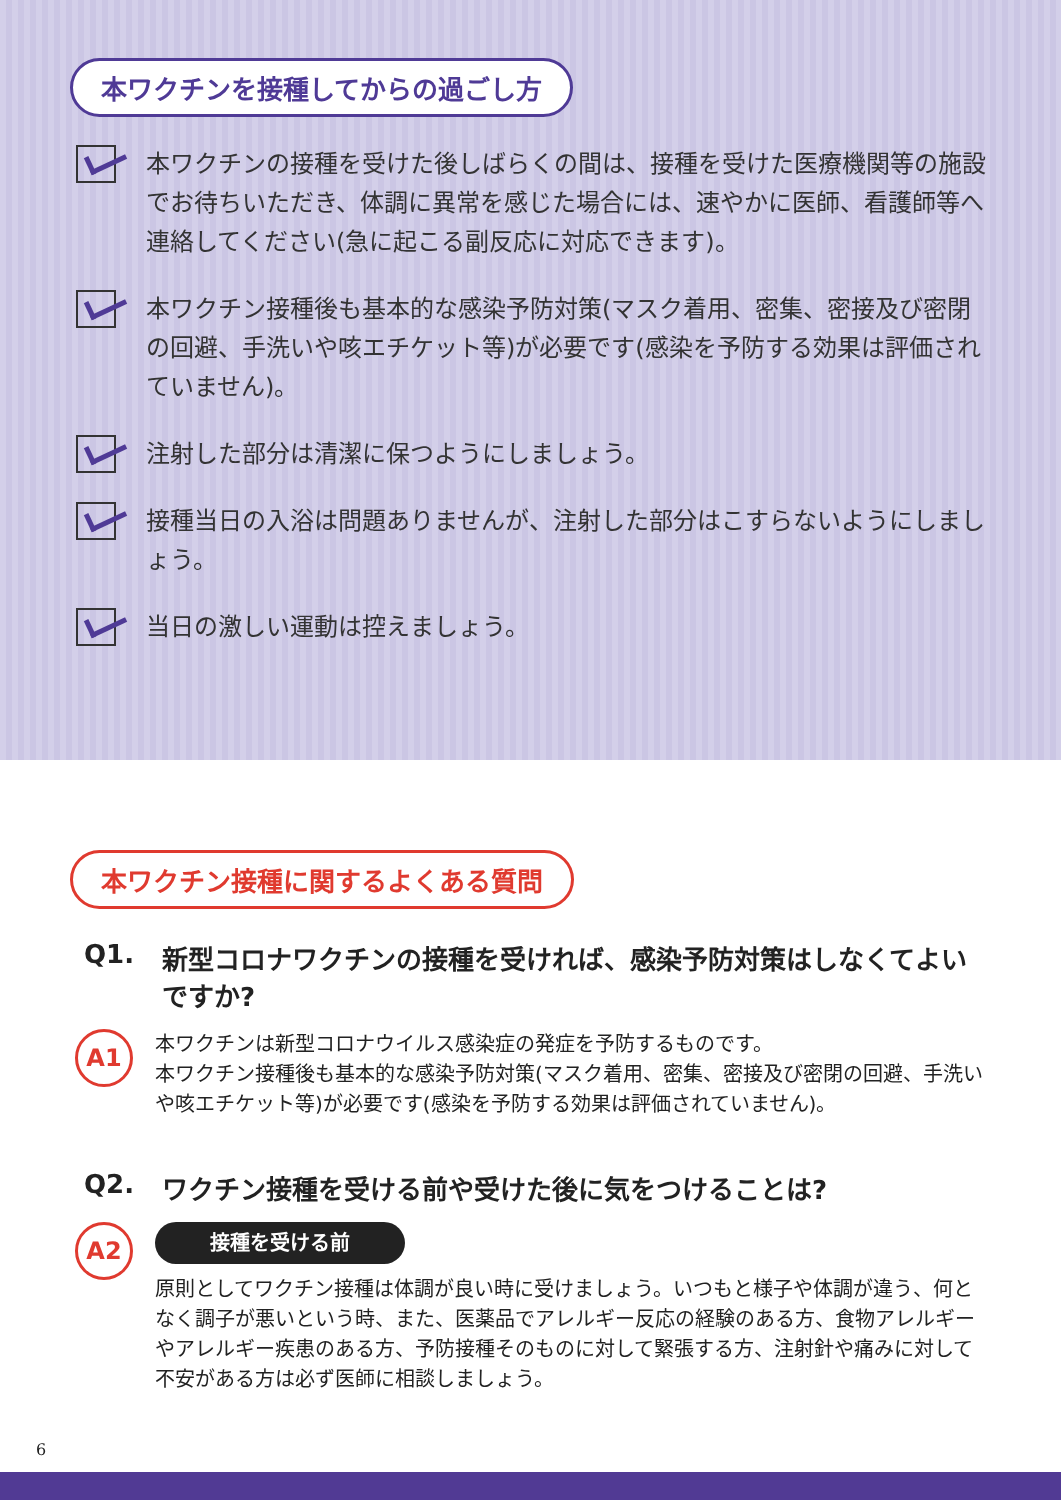本ワクチンを接種してからの過ごし方
本ワクチンの接種を受けた後しばらくの間は、接種を受けた医療機関等の施設でお待ちいただき、体調に異常を感じた場合には、速やかに医師、看護師等へ連絡してください(急に起こる副反応に対応できます)。
本ワクチン接種後も基本的な感染予防対策(マスク着用、密集、密接及び密閉の回避、手洗いや咳エチケット等)が必要です(感染を予防する効果は評価されていません)。
注射した部分は清潔に保つようにしましょう。
接種当日の入浴は問題ありませんが、注射した部分はこすらないようにしましょう。
当日の激しい運動は控えましょう。
本ワクチン接種に関するよくある質問
Q1. 新型コロナワクチンの接種を受ければ、感染予防対策はしなくてよいですか?
A1
本ワクチンは新型コロナウイルス感染症の発症を予防するものです。
本ワクチン接種後も基本的な感染予防対策(マスク着用、密集、密接及び密閉の回避、手洗いや咳エチケット等)が必要です(感染を予防する効果は評価されていません)。
Q2. ワクチン接種を受ける前や受けた後に気をつけることは?
A2
接種を受ける前
原則としてワクチン接種は体調が良い時に受けましょう。いつもと様子や体調が違う、何となく調子が悪いという時、また、医薬品でアレルギー反応の経験のある方、食物アレルギーやアレルギー疾患のある方、予防接種そのものに対して緊張する方、注射針や痛みに対して不安がある方は必ず医師に相談しましょう。
6